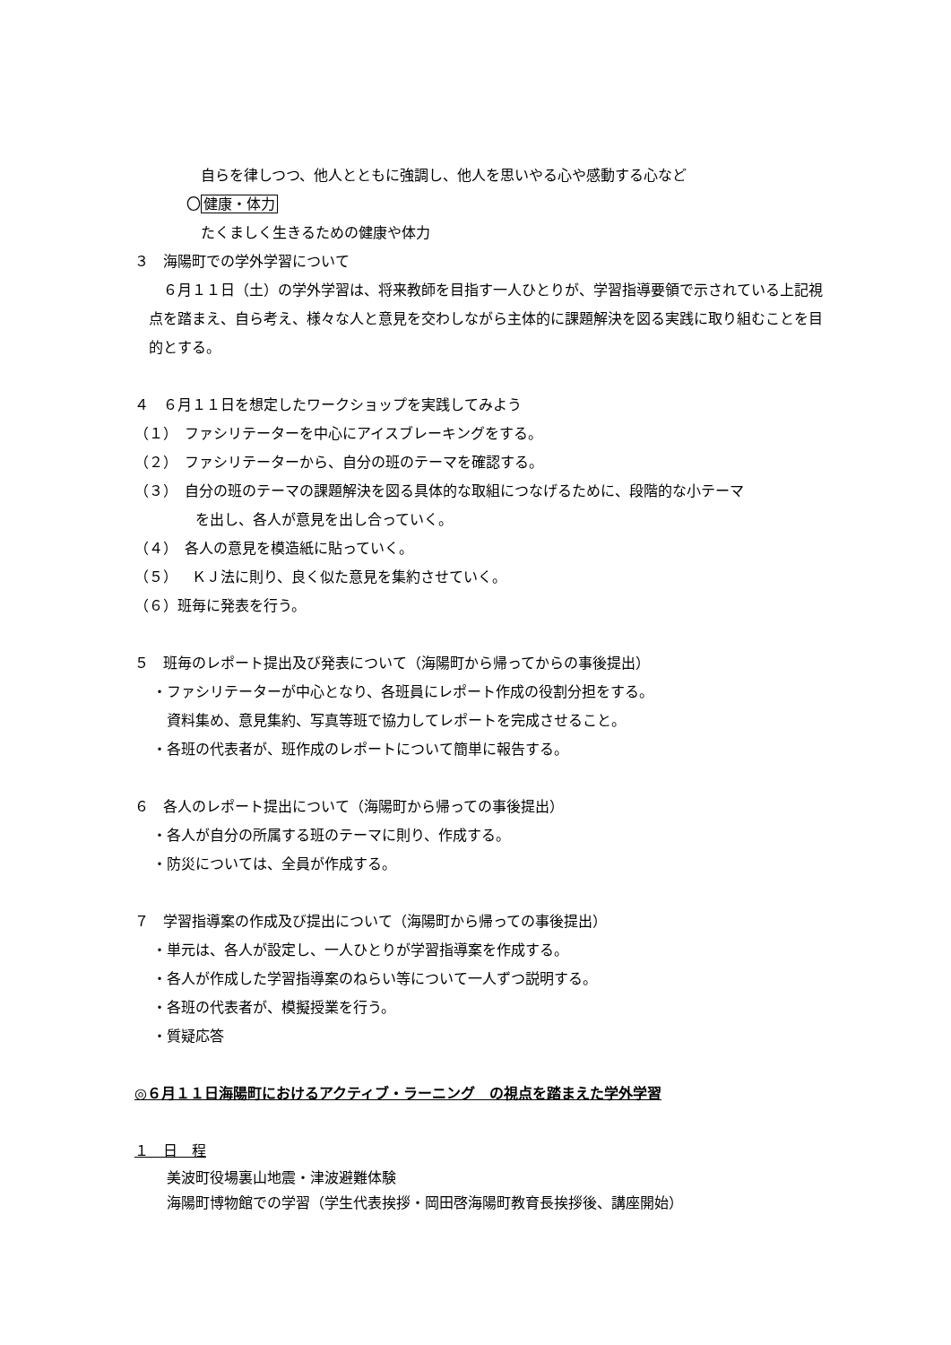自らを律しつつ、他人とともに強調し、他人を思いやる心や感動する心など
〇健康・体力
たくましく生きるための健康や体力
３　海陽町での学外学習について
　６月１１日（土）の学外学習は、将来教師を目指す一人ひとりが、学習指導要領で示されている上記視点を踏まえ、自ら考え、様々な人と意見を交わしながら主体的に課題解決を図る実践に取り組むことを目的とする。
４　６月１１日を想定したワークショップを実践してみよう
（１）　ファシリテーターを中心にアイスブレーキングをする。
（２）　ファシリテーターから、自分の班のテーマを確認する。
（３）　自分の班のテーマの課題解決を図る具体的な取組につなげるために、段階的な小テーマ
を出し、各人が意見を出し合っていく。
（４）　各人の意見を模造紙に貼っていく。
（５）　ＫＪ法に則り、良く似た意見を集約させていく。
（６）班毎に発表を行う。
５　班毎のレポート提出及び発表について（海陽町から帰ってからの事後提出）
・ファシリテーターが中心となり、各班員にレポート作成の役割分担をする。
資料集め、意見集約、写真等班で協力してレポートを完成させること。
・各班の代表者が、班作成のレポートについて簡単に報告する。
６　各人のレポート提出について（海陽町から帰っての事後提出）
・各人が自分の所属する班のテーマに則り、作成する。
・防災については、全員が作成する。
７　学習指導案の作成及び提出について（海陽町から帰っての事後提出）
・単元は、各人が設定し、一人ひとりが学習指導案を作成する。
・各人が作成した学習指導案のねらい等について一人ずつ説明する。
・各班の代表者が、模擬授業を行う。
・質疑応答
◎６月１１日海陽町におけるアクティブ・ラーニング　の視点を踏まえた学外学習
１　日　程
美波町役場裏山地震・津波避難体験
海陽町博物館での学習（学生代表挨拶・岡田啓海陽町教育長挨拶後、講座開始）